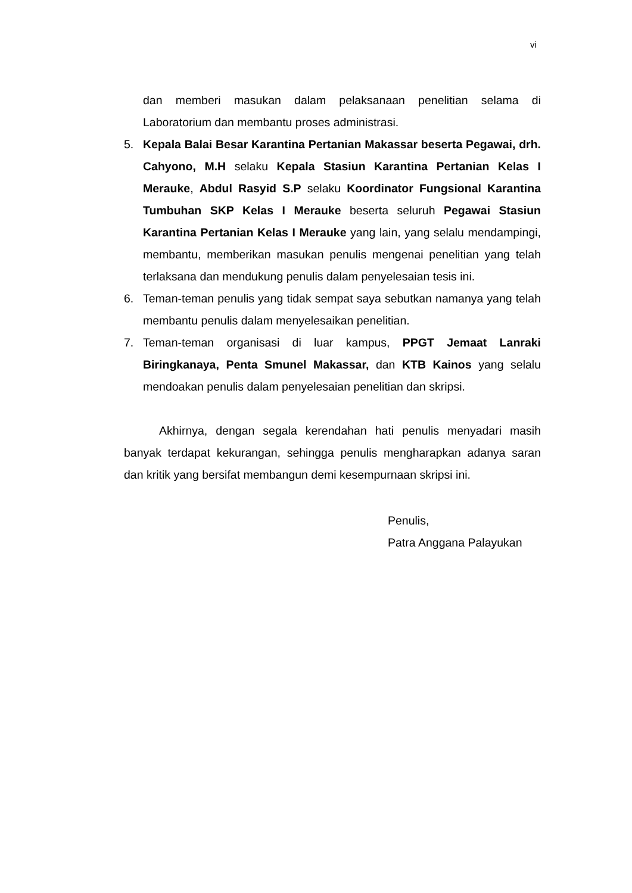vi
dan memberi masukan dalam pelaksanaan penelitian selama di Laboratorium dan membantu proses administrasi.
5. Kepala Balai Besar Karantina Pertanian Makassar beserta Pegawai, drh. Cahyono, M.H selaku Kepala Stasiun Karantina Pertanian Kelas I Merauke, Abdul Rasyid S.P selaku Koordinator Fungsional Karantina Tumbuhan SKP Kelas I Merauke beserta seluruh Pegawai Stasiun Karantina Pertanian Kelas I Merauke yang lain, yang selalu mendampingi, membantu, memberikan masukan penulis mengenai penelitian yang telah terlaksana dan mendukung penulis dalam penyelesaian tesis ini.
6. Teman-teman penulis yang tidak sempat saya sebutkan namanya yang telah membantu penulis dalam menyelesaikan penelitian.
7. Teman-teman organisasi di luar kampus, PPGT Jemaat Lanraki Biringkanaya, Penta Smunel Makassar, dan KTB Kainos yang selalu mendoakan penulis dalam penyelesaian penelitian dan skripsi.
Akhirnya, dengan segala kerendahan hati penulis menyadari masih banyak terdapat kekurangan, sehingga penulis mengharapkan adanya saran dan kritik yang bersifat membangun demi kesempurnaan skripsi ini.
Penulis,
Patra Anggana Palayukan